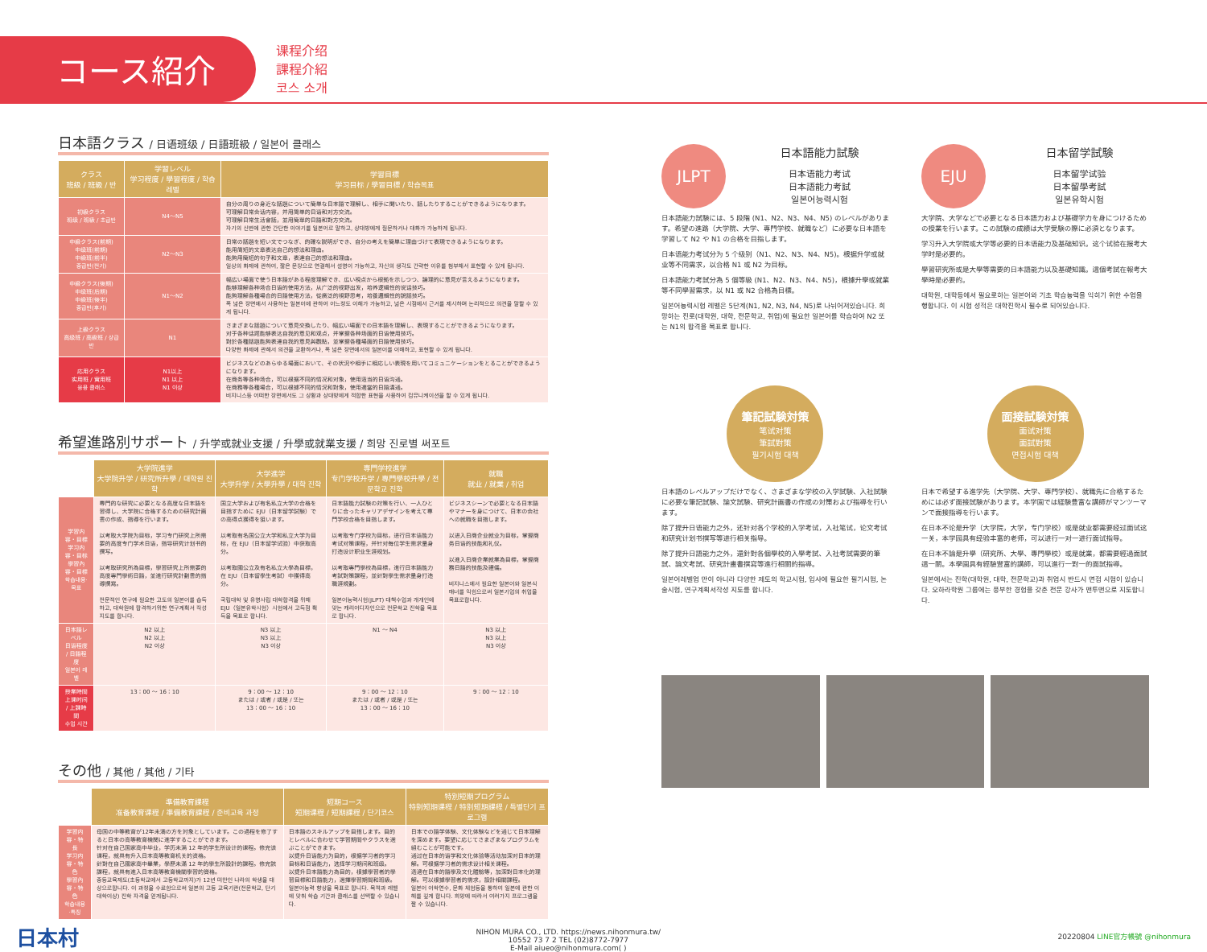コース紹介
课程介绍
課程介紹
코스 소개
日本語クラス / 日语班级 / 日語班級 / 일본어 클래스
| クラス 班级 / 班級 / 반 | 学習レベル 学习程度 / 學習程度 / 학습레벨 | 学習目標 学习目标 / 學習目標 / 학습목표 |
| --- | --- | --- |
| 初級クラス 班级 / 班級 / 초급반 | N4～N5 | 自分の周りの身近な話題について簡単な日本語で理解し、相手に聞いたり、話したりすることができるようになります。 可理解日常会话内容，并用简单的日语和对方交流。 可理解日常生活會話，並用簡單的日語和對方交流。 자기의 신변에 관한 간단한 이야기를 일본어로 말하고, 상대방에게 질문하거나 대화가 가능하게 됩니다. |
| 中級クラス(前期) 中级班(前期) 中級班(前半) 중급반(전기) | N2～N3 | 日常の話題を短い文でつなぎ、的確な説明ができ、自分の考えを簡単に理由づけて表現できるようになります。 能用简短的文章表达自己的想法和理由。 能夠用簡短的句子和文章，表達自己的想法和理由。 일상의 화제에 관하여, 짧은 문장으로 연결해서 설명이 가능하고, 자신의 생각도 간략한 이유를 첨부해서 표현할 수 있게 됩니다. |
| 中級クラス(後期) 中级班(后期) 中級班(後半) 중급반(후기) | N1～N2 | 幅広い場面で使う日本語がある程度理解でき、広い視点から根拠を示しつつ、論理的に意見が言えるようになります。 能够理解各种场合日语的使用方法，从广泛的视野出发，培养逻辑性的说话技巧。 能夠理解各種場合的日語使用方法，從廣泛的視野思考，培養邏輯性的說話技巧。 폭 넓은 장면에서 사용하는 일본어에 관하여 어느정도 이해가 가능하고, 넓은 시점에서 근거를 제시하며 논리적으로 의견을 말할 수 있게 됩니다. |
| 上級クラス 高级班 / 高級班 / 상급반 | N1 | さまざまな話題について意見交換したり、幅広い場面での日本語を理解し、表現することができるようになります。 对于各种话题能够表达自我的意见和观点，并掌握各种场面的日语使用技巧。 對於各種話題能夠表達自我的意見與觀點，並掌握各種場面的日語使用技巧。 다양한 화제에 관해서 의견을 교환하거나, 폭 넓은 장면에서의 일본어를 이해하고, 표현할 수 있게 됩니다. |
| 応用クラス 实用班 / 實用班 응용 클래스 | N1以上 N1 以上 N1 이상 | ビジネスなどのあらゆる場面において、その状況や相手に相応しい表現を用いてコミュニケーションをとることができるようになります。 在商务等各种场合，可以根据不同的情况和对象，使用适当的日语沟通。 在商務等各種場合，可以根據不同的情況和對象，使用適當的日語溝通。 비지니스등 어떠한 장면에서도 그 상황과 상대방에게 적합한 표현을 사용하여 컴뮤니케이션을 할 수 있게 됩니다. |
希望進路別サポート / 升学或就业支援 / 升學或就業支援 / 희망 진로별 써포트
| | 大学院進学 大学院升学 / 研究所升學 / 대학원 진학 | 大学進学 大学升学 / 大學升學 / 대학 진학 | 専門学校進学 专门学校升学 / 專門學校升學 / 전문학교 진학 | 就職 就业 / 就業 / 취업 |
| --- | --- | --- | --- | --- |
| 学習内容・目標 学习内容・目标 學習內容・目標 학습내용·목표 | 専門的な研究に必要となる高度な日本語を習得し、大学院に合格するための研究計画書の作成、指導を行います。 以考取大学院为目标，学习专门研究上所需要的高度专门学术日语，指导研究计划书的撰写。 以考取研究所為目標，學習研究上所需要的高度專門學術日語，並進行研究計劃書的指導撰寫。 전문적인 연구에 필요한 고도의 일본어를 습득하고, 대학원에 합격하기위한 연구계획서 작성 지도를 합니다. | 国立大学および有名私立大学の合格を目指すために EJU（日本留学試験）での高得点獲得を狙います。 以考取有名国公立大学和私立大学为目标，在 EJU（日本留学试验）中获取高分。 以考取國公立及有名私立大學為目標，在 EJU（日本留學生考試）中獲得高分。 국립대학 및 유명사립 대학합격을 위해 EJU（일본유학시험）시험에서 고득점 획득을 목표로 합니다. | 日本語能力試験の対策を行い、一人ひとりに合ったキャリアデザインを考えて専門学校合格を目指します。 以考取专门学校为目标，进行日本语能力考试对策课程，并针对每位学生需求量身打造设计职业生涯规划。 以考取專門學校為目標，進行日本語能力考試對策課程，並針對學生需求量身打造職涯規劃。 일본어능력시험(JLPT) 대책수업과 개개인에 맞는 캐리어디자인으로 전문학교 진학을 목표로 합니다. | ビジネスシーンで必要となる日本語やマナーを身につけて、日本の会社への就職を目指します。 以进入日商企业就业为目标，掌握商务日语的技能和礼仪。 以進入日商企業就業為目標，掌握商務日語的技能及禮儀。 비지니스에서 필요한 일본어와 일본식 매너를 익힘으로써 일본기업의 취업을 목표로합니다. |
| 日本語レベル 日语程度 / 日語程度 일본어 레벨 | N2 以上 N2 以上 N2 이상 | N3 以上 N3 以上 N3 이상 | N1 ～ N4 | N3 以上 N3 以上 N3 이상 |
| 授業時間 上课时间 / 上課時間 수업 시간 | 13：00 ～ 16：10 | 9：00 ～ 12：10 または / 或者 / 或是 / 또는 13：00 ～ 16：10 | 9：00 ～ 12：10 または / 或者 / 或是 / 또는 13：00 ～ 16：10 | 9：00 ～ 12：10 |
その他 / 其他 / 其他 / 기타
| | 準備教育課程 准备教育课程 / 準備教育課程 / 준비교육 과정 | 短期コース 短期课程 / 短期課程 / 단기코스 | 特別短期プログラム 特别短期课程 / 特別短期課程 / 특별단기 프로그램 |
| --- | --- | --- | --- |
| 学習内容・特長 学习内容・特色 學習內容・特色 학습내용·특징 | 母国の中等教育が12年未満の方を対象としています。この過程を修了すると日本の高等教育機関に進学することができます。 针对在自己国家高中毕业，学历未满 12 年的学生所设计的课程。修完该课程，就具有升入日本高等教育机关的资格。 針對在自己國家高中畢業，學歷未滿 12 年的學生所設計的課程。修完該課程，就具有進入日本高等教育機關學習的資格。 중등교육제도(초등학교에서 고등학교까지)가 12년 미만인 나라의 학생을 대상으로합니다. 이 과정을 수료함으로써 일본의 고등 교육기관(전문학교, 단기대학이상) 진학 자격을 얻게됩니다. | 日本語のスキルアップを目指します。目的とレベルに合わせて学習期間やクラスを選ぶことができます。 以提升日语能力为目的，根据学习者的学习目标和日语能力，选择学习期间和班级。 以提升日本語能力為目的，根據學習者的學習目標和日語能力，選擇學習期間和班級。 일본어능력 향상을 목표로 합니다. 목적과 레벨에 맞춰 학습 기간과 클래스를 선택할 수 있습니다. | 日本での語学体験、文化体験などを通じて日本理解を深めます。要望に応じてさまざまなプログラムを組むことが可能です。 通过在日本的语学和文化体验等活动加深对日本的理解。可根据学习者的需求设计相关课程。 透過在日本的語學及文化體驗等，加深對日本化的理解。可以根據學習者的需求，設計相關課程。 일본어 어학연수, 문화 체험등을 통하여 일본에 관한 이해를 깊게 합니다. 희망에 따라서 여러가지 프로그램을 짤 수 있습니다. |
JLPT
日本語能力試験
日本语能力考试
日本語能力考試
일본어능력시험
日本語能力試験には、5 段階 (N1、N2、N3、N4、N5) のレベルがあります。希望の進路（大学院、大学、専門学校、就職など）に必要な日本語を学習して N2 や N1 の合格を目指します。
日本语能力考试分为 5 个级别（N1、N2、N3、N4、N5)。根据升学或就业等不同需求，以合格 N1 或 N2 为目标。
日本語能力考試分為 5 個等級 (N1、N2、N3、N4、N5)，根據升學或就業等不同學習需求，以 N1 或 N2 合格為目標。
일본어능력시험 레벨은 5단계(N1, N2, N3, N4, N5)로 나뉘어져있습니다. 희망하는 진로(대학원, 대학, 전문학교, 취업)에 필요한 일본어를 학습하여 N2 또는 N1의 합격을 목표로 합니다.
EJU
日本留学試験
日本留学试验
日本留學考試
일본유학시험
大学院、大学などで必要となる日本語力および基礎学力を身につけるための授業を行います。この試験の成績は大学受験の際に必須となります。
学习升入大学院或大学等必要的日本语能力及基础知识。这个试验在报考大学时是必要的。
學習研究所或是大學等需要的日本語能力以及基礎知識。這個考試在報考大學時是必要的。
대학원, 대학등에서 필요로하는 일본어와 기초 학습능력을 익히기 위한 수업을 행합니다. 이 시험 성적은 대학진학시 필수로 되어있습니다.
筆記試験対策
笔试对策
筆試對策
필기시험 대책
日本語のレベルアップだけでなく、さまざまな学校の入学試験、入社試験に必要な筆記試験、論文試験、研究計画書の作成の対策および指導を行います。
除了提升日语能力之外，还针对各个学校的入学考试，入社笔试，论文考试和研究计划书撰写等进行相关指导。
除了提升日語能力之外，還針對各個學校的入學考試、入社考試需要的筆試、論文考試、研究計畫書撰寫等進行相關的指導。
일본어레벨업 만이 아니라 다양한 제도의 학교시험, 입사에 필요한 필기시험, 논술시험, 연구계획서작성 지도를 합니다.
面接試験対策
面试对策
面試對策
면접시험 대책
日本で希望する進学先（大学院、大学、専門学校）、就職先に合格するためには必ず面接試験があります。本学園では経験豊富な講師がマンツーマンで面接指導を行います。
在日本不论是升学（大学院，大学，专门学校）或是就业都需要经过面试这一关，本学园具有经验丰富的老师，可以进行一对一进行面试指导。
在日本不論是升學（研究所、大學、專門學校）或是就業，都需要經過面試這一關。本學園具有經驗豐富的講師，可以進行一對一的面試指導。
일본에서는 진학(대학원, 대학, 전문학교)과 취업시 반드시 면접 시험이 있습니다. 오하라학원 그룹에는 풍부한 경험을 갖춘 전문 강사가 맨투맨으로 지도합니다.
日本村
NIHON MURA CO., LTD. https://news.nihonmura.tw/
10552 73 7 2 TEL (02)8772-7977
E-Mail aiueo@nihonmura.com( )
20220804 LINE官方帳號 @nihonmura